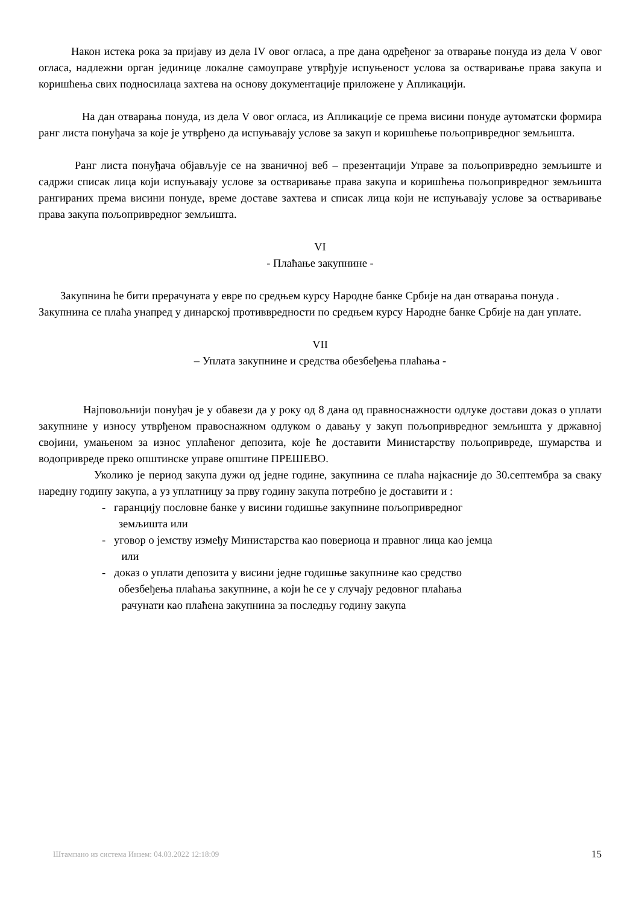Након истека рока за пријаву из дела IV овог огласа, а пре дана одређеног за отварање понуда из дела V овог огласа, надлежни орган јединице локалне самоуправе утврђује испуњеност услова за остваривање права закупа и коришћења свих подносилаца захтева на основу документације приложене у Апликацији.
На дан отварања понуда, из дела V овог огласа, из Апликације се према висини понуде аутоматски формира ранг листа понуђача за које је утврђено да испуњавају услове за закуп и коришћење пољопривредног земљишта.
Ранг листа понуђача објављује се на званичној веб – презентацији Управе за пољопривредно земљиште и садржи списак лица који испуњавају услове за остваривање права закупа и коришћења пољопривредног земљишта рангираних према висини понуде, време доставе захтева и списак лица који не испуњавају услове за остваривање права закупа пољопривредног земљишта.
VI
- Плаћање закупнине -
Закупнина ће бити прерачуната у евре по средњем курсу Народне банке Србије на дан отварања понуда .
Закупнина се плаћа унапред у динарској противвредности по средњем курсу Народне банке Србије на дан уплате.
VII
– Уплата закупнине и средства обезбеђења плаћања -
Најповољнији понуђач је у обавези да у року од 8 дана од правноснажности одлуке достави доказ о уплати закупнине у износу утврђеном правоснажном одлуком о давању у закуп пољопривредног земљишта у државној својини, умањеном за износ уплаћеног депозита, које ће доставити Министарству пољопривреде, шумарства и водопривреде преко општинске управе општине ПРЕШЕВО.
Уколико је период закупа дужи од једне године, закупнина се плаћа најкасније до 30.септембра за сваку наредну годину закупа, а уз уплатницу за прву годину закупа потребно је доставити и :
- гаранцију пословне банке у висини годишње закупнине пољопривредног
земљишта или
- уговор о јемству између Министарства као повериоца и правног лица као јемца
или
- доказ о уплати депозита у висини једне годишње закупнине као средство
обезбеђења плаћања закупнине, а који ће се у случају редовног плаћања
рачунати као плаћена закупнина за последњу годину закупа
Штампано из система Инзем: 04.03.2022 12:18:09 15